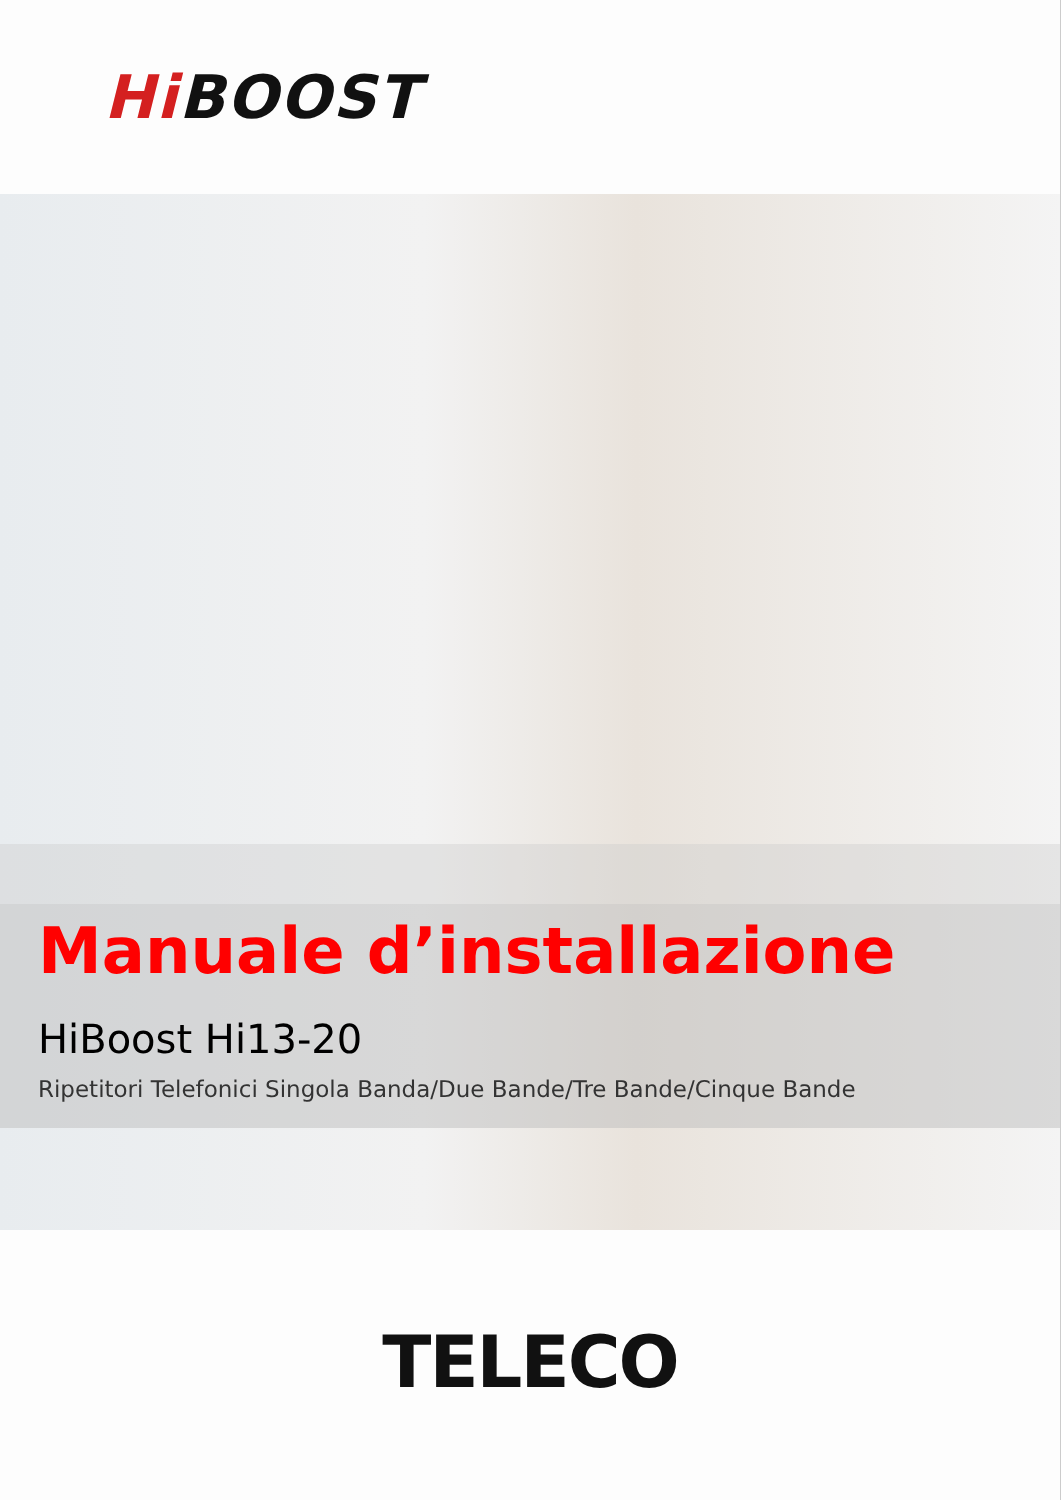Hi BOOST
Manuale d’installazione
HiBoost Hi13-20
Ripetitori Telefonici Singola Banda/Due Bande/Tre Bande/Cinque Bande
TELECO